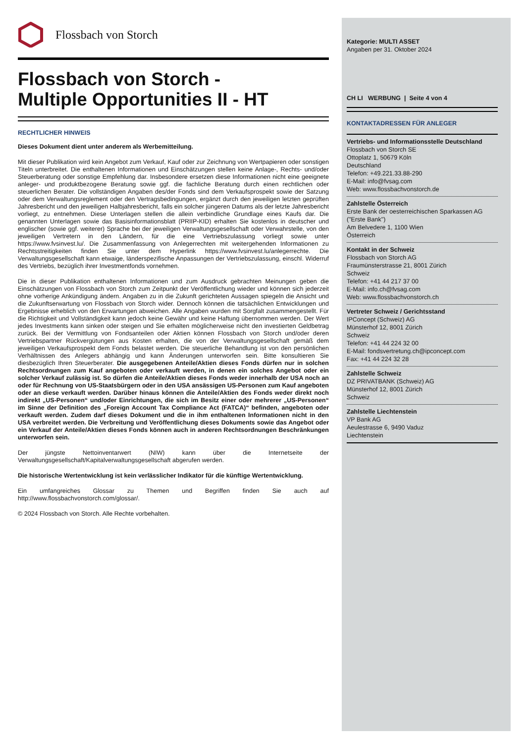Flossbach von Storch
Flossbach von Storch -
Multiple Opportunities II - HT
RECHTLICHER HINWEIS
Dieses Dokument dient unter anderem als Werbemitteilung.
Mit dieser Publikation wird kein Angebot zum Verkauf, Kauf oder zur Zeichnung von Wertpapieren oder sonstigen Titeln unterbreitet. Die enthaltenen Informationen und Einschätzungen stellen keine Anlage-, Rechts- und/oder Steuerberatung oder sonstige Empfehlung dar. Insbesondere ersetzen diese Informationen nicht eine geeignete anleger- und produktbezogene Beratung sowie ggf. die fachliche Beratung durch einen rechtlichen oder steuerlichen Berater. Die vollständigen Angaben des/der Fonds sind dem Verkaufsprospekt sowie der Satzung oder dem Verwaltungsreglement oder den Vertragsbedingungen, ergänzt durch den jeweiligen letzten geprüften Jahresbericht und den jeweiligen Halbjahresbericht, falls ein solcher jüngeren Datums als der letzte Jahresbericht vorliegt, zu entnehmen. Diese Unterlagen stellen die allein verbindliche Grundlage eines Kaufs dar. Die genannten Unterlagen sowie das Basisinformationsblatt (PRIIP-KID) erhalten Sie kostenlos in deutscher und englischer (sowie ggf. weiterer) Sprache bei der jeweiligen Verwaltungsgesellschaft oder Verwahrstelle, von den jeweiligen Vertretern in den Ländern, für die eine Vertriebszulassung vorliegt sowie unter https://www.fvsinvest.lu/. Die Zusammenfassung von Anlegerrechten mit weitergehenden Informationen zu Rechtsstreitigkeiten finden Sie unter dem Hyperlink https://www.fvsinvest.lu/anlegerrechte. Die Verwaltungsgesellschaft kann etwaige, länderspezifische Anpassungen der Vertriebszulassung, einschl. Widerruf des Vertriebs, bezüglich ihrer Investmentfonds vornehmen.
Die in dieser Publikation enthaltenen Informationen und zum Ausdruck gebrachten Meinungen geben die Einschätzungen von Flossbach von Storch zum Zeitpunkt der Veröffentlichung wieder und können sich jederzeit ohne vorherige Ankündigung ändern. Angaben zu in die Zukunft gerichteten Aussagen spiegeln die Ansicht und die Zukunftserwartung von Flossbach von Storch wider. Dennoch können die tatsächlichen Entwicklungen und Ergebnisse erheblich von den Erwartungen abweichen. Alle Angaben wurden mit Sorgfalt zusammengestellt. Für die Richtigkeit und Vollständigkeit kann jedoch keine Gewähr und keine Haftung übernommen werden. Der Wert jedes Investments kann sinken oder steigen und Sie erhalten möglicherweise nicht den investierten Geldbetrag zurück. Bei der Vermittlung von Fondsanteilen oder Aktien können Flossbach von Storch und/oder deren Vertriebspartner Rückvergütungen aus Kosten erhalten, die von der Verwaltungsgesellschaft gemäß dem jeweiligen Verkaufsprospekt dem Fonds belastet werden. Die steuerliche Behandlung ist von den persönlichen Verhältnissen des Anlegers abhängig und kann Änderungen unterworfen sein. Bitte konsultieren Sie diesbezüglich Ihren Steuerberater. Die ausgegebenen Anteile/Aktien dieses Fonds dürfen nur in solchen Rechtsordnungen zum Kauf angeboten oder verkauft werden, in denen ein solches Angebot oder ein solcher Verkauf zulässig ist. So dürfen die Anteile/Aktien dieses Fonds weder innerhalb der USA noch an oder für Rechnung von US-Staatsbürgern oder in den USA ansässigen US-Personen zum Kauf angeboten oder an diese verkauft werden. Darüber hinaus können die Anteile/Aktien des Fonds weder direkt noch indirekt „US-Personen“ und/oder Einrichtungen, die sich im Besitz einer oder mehrerer „US-Personen“ im Sinne der Definition des „Foreign Account Tax Compliance Act (FATCA)“ befinden, angeboten oder verkauft werden. Zudem darf dieses Dokument und die in ihm enthaltenen Informationen nicht in den USA verbreitet werden. Die Verbreitung und Veröffentlichung dieses Dokuments sowie das Angebot oder ein Verkauf der Anteile/Aktien dieses Fonds können auch in anderen Rechtsordnungen Beschränkungen unterworfen sein.
Der jüngste Nettoinventarwert (NIW) kann über die Internetseite der Verwaltungsgesellschaft/Kapitalverwaltungsgesellschaft abgerufen werden.
Die historische Wertentwicklung ist kein verlässlicher Indikator für die künftige Wertentwicklung.
Ein umfangreiches Glossar zu Themen und Begriffen finden Sie auch auf http://www.flossbachvonstorch.com/glossar/.
© 2024 Flossbach von Storch. Alle Rechte vorbehalten.
Kategorie: MULTI ASSET
Angaben per 31. Oktober 2024
CH LI WERBUNG | Seite 4 von 4
KONTAKTADRESSEN FÜR ANLEGER
Vertriebs- und Informationsstelle Deutschland
Flossbach von Storch SE
Ottoplatz 1, 50679 Köln
Deutschland
Telefon: +49.221.33.88-290
E-Mail: info@fvsag.com
Web: www.flossbachvonstorch.de
Zahlstelle Österreich
Erste Bank der oesterreichischen Sparkassen AG ("Erste Bank")
Am Belvedere 1, 1100 Wien
Österreich
Kontakt in der Schweiz
Flossbach von Storch AG
Fraumünsterstrasse 21, 8001 Zürich
Schweiz
Telefon: +41 44 217 37 00
E-Mail: info.ch@fvsag.com
Web: www.flossbachvonstorch.ch
Vertreter Schweiz / Gerichtsstand
IPConcept (Schweiz) AG
Münsterhof 12, 8001 Zürich
Schweiz
Telefon: +41 44 224 32 00
E-Mail: fondsvertretung.ch@ipconcept.com
Fax: +41 44 224 32 28
Zahlstelle Schweiz
DZ PRIVATBANK (Schweiz) AG
Münsterhof 12, 8001 Zürich
Schweiz
Zahlstelle Liechtenstein
VP Bank AG
Aeulestrasse 6, 9490 Vaduz
Liechtenstein